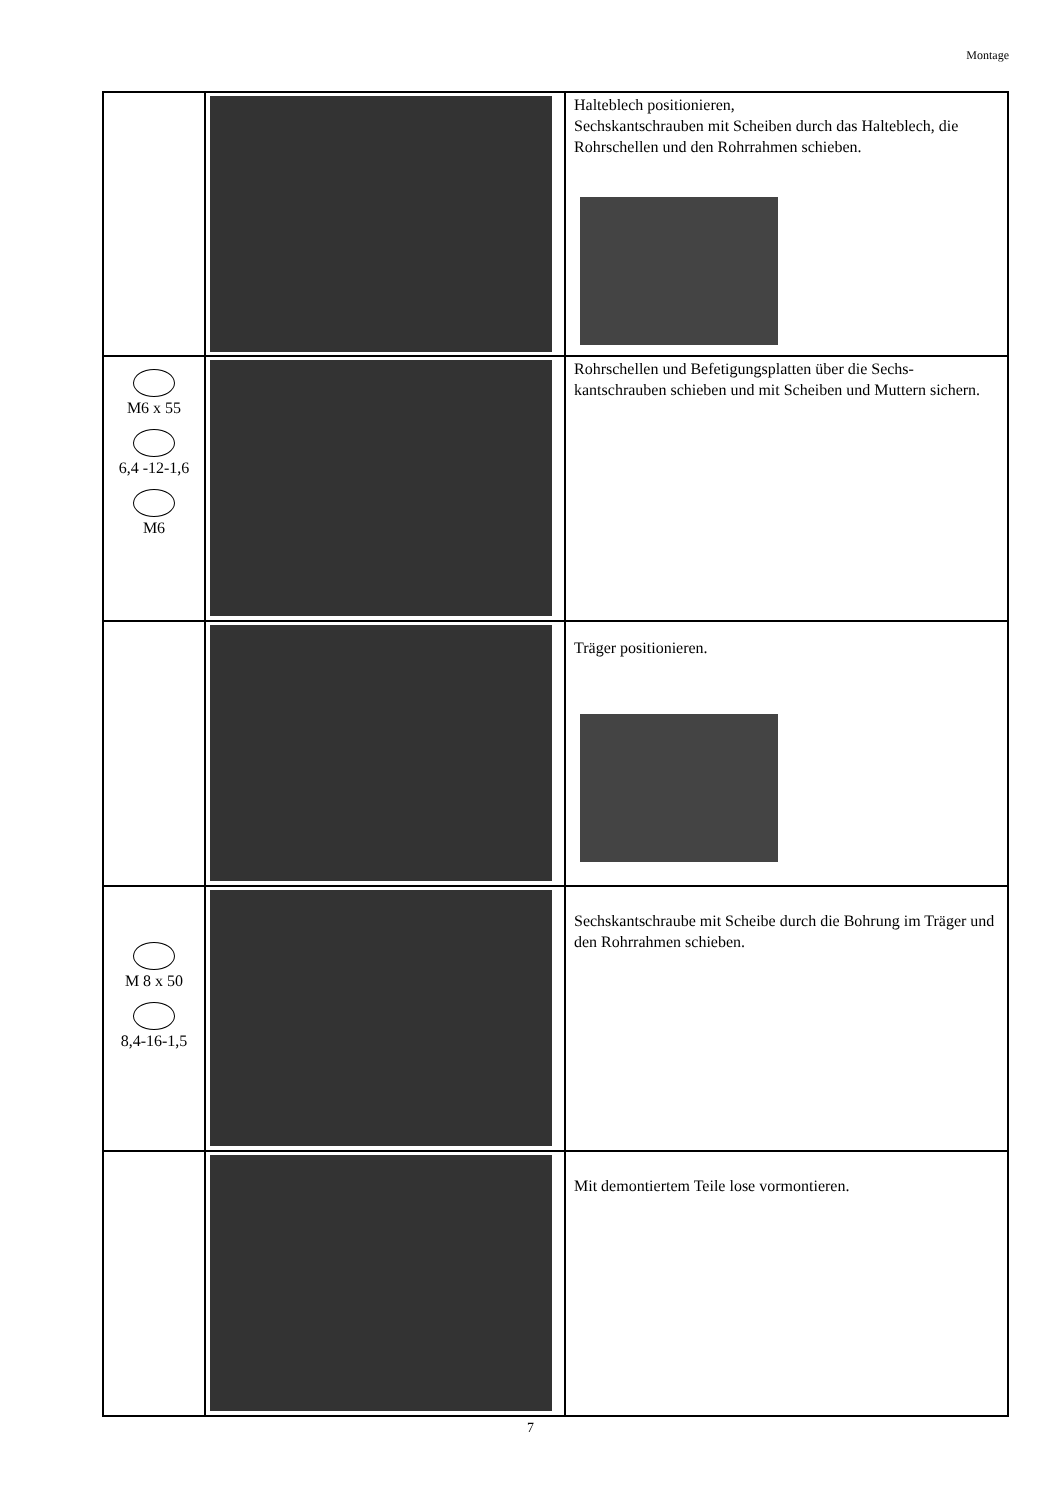Montage
| | | Halteblech positionieren, Sechskantschrauben mit Scheiben durch das Halteblech, die Rohrschellen und den Rohrrahmen schieben. |
| M6 x 55 6,4 -12-1,6 M6 | | Rohrschellen und Befetigungsplatten über die Sechs-kantschrauben schieben und mit Scheiben und Muttern sichern. |
| | | Träger positionieren. |
| M 8 x 50 8,4-16-1,5 | | Sechskantschraube mit Scheibe durch die Bohrung im Träger und den Rohrrahmen schieben. |
| | | Mit demontiertem Teile lose vormontieren. |
7